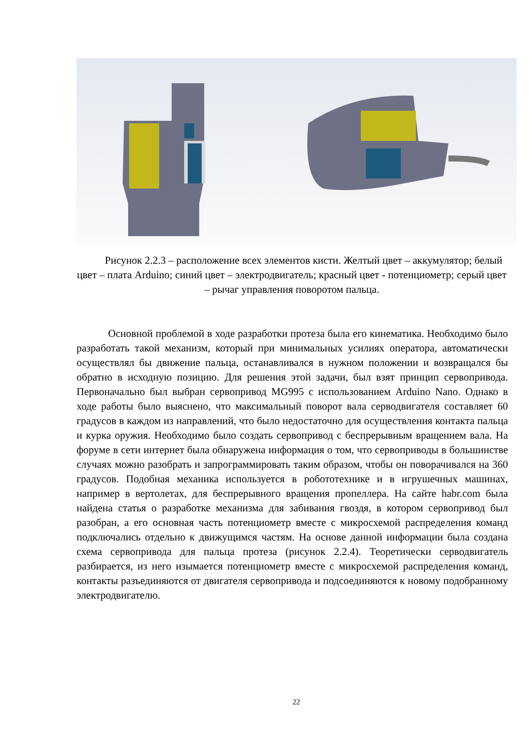Рисунок 2.2.3 – расположение всех элементов кисти. Желтый цвет – аккумулятор; белый цвет – плата Arduino; синий цвет – электродвигатель; красный цвет - потенциометр; серый цвет – рычаг управления поворотом пальца.
Основной проблемой в ходе разработки протеза была его кинематика. Необходимо было разработать такой механизм, который при минимальных усилиях оператора, автоматически осуществлял бы движение пальца, останавливался в нужном положении и возвращался бы обратно в исходную позицию. Для решения этой задачи, был взят принцип сервопривода. Первоначально был выбран сервопривод MG995 с использованием Arduino Nano. Однако в ходе работы было выяснено, что максимальный поворот вала серводвигателя составляет 60 градусов в каждом из направлений, что было недостаточно для осуществления контакта пальца и курка оружия. Необходимо было создать сервопривод с беспрерывным вращением вала. На форуме в сети интернет была обнаружена информация о том, что сервоприводы в большинстве случаях можно разобрать и запрограммировать таким образом, чтобы он поворачивался на 360 градусов. Подобная механика используется в робототехнике и в игрушечных машинах, например в вертолетах, для беспрерывного вращения пропеллера. На сайте habr.com была найдена статья о разработке механизма для забивания гвоздя, в котором сервопривод был разобран, а его основная часть потенциометр вместе с микросхемой распределения команд подключались отдельно к движущимся частям. На основе данной информации была создана схема сервопривода для пальца протеза (рисунок 2.2.4). Теоретически серводвигатель разбирается, из него изымается потенциометр вместе с микросхемой распределения команд, контакты разъединяются от двигателя сервопривода и подсоединяются к новому подобранному электродвигателю.
22